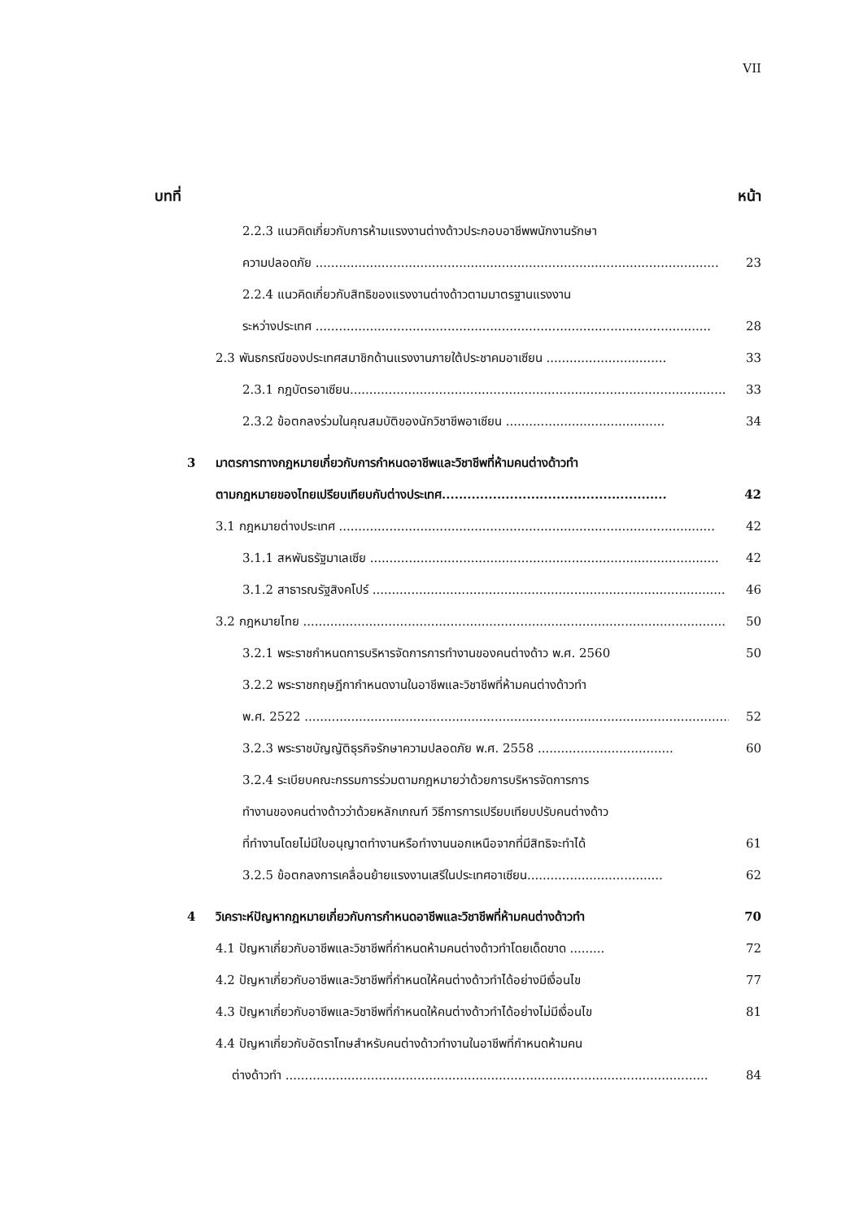VII
บทที่ หน้า
2.2.3 แนวคิดเกี่ยวกับการห้ามแรงงานต่างด้าวประกอบอาชีพพนักงานรักษา
ความปลอดภัย ........................................................................................................ 23
2.2.4 แนวคิดเกี่ยวกับสิทธิของแรงงานต่างด้าวตามมาตรฐานแรงงาน
ระหว่างประเทศ ...................................................................................................... 28
2.3 พันธกรณีของประเทศสมาชิกด้านแรงงานภายใต้ประชาคมอาเซียน ............................... 33
2.3.1 กฎบัตรอาเซียน................................................................................................. 33
2.3.2 ข้อตกลงร่วมในคุณสมบัติของนักวิชาชีพอาเซียน ......................................... 34
3 มาตรการทางกฎหมายเกี่ยวกับการกำหนดอาชีพและวิชาชีพที่ห้ามคนต่างด้าวทำ
ตามกฎหมายของไทยเปรียบเทียบกับต่างประเทศ..................................................... 42
3.1 กฎหมายต่างประเทศ ................................................................................................. 42
3.1.1 สหพันธรัฐมาเลเซีย .......................................................................................... 42
3.1.2 สาธารณรัฐสิงคโปร์ ........................................................................................... 46
3.2 กฎหมายไทย ............................................................................................................. 50
3.2.1 พระราชกำหนดการบริหารจัดการการทำงานของคนต่างด้าว พ.ศ. 2560 50
3.2.2 พระราชกฤษฎีกากำหนดงานในอาชีพและวิชาชีพที่ห้ามคนต่างด้าวทำ
พ.ศ. 2522 .............................................................................................................. 52
3.2.3 พระราชบัญญัติธุรกิจรักษาความปลอดภัย พ.ศ. 2558 ................................... 60
3.2.4 ระเบียบคณะกรรมการร่วมตามกฎหมายว่าด้วยการบริหารจัดการการ
ทำงานของคนต่างด้าวว่าด้วยหลักเกณฑ์ วิธีการการเปรียบเทียบปรับคนต่างด้าว
ที่ทำงานโดยไม่มีใบอนุญาตทำงานหรือทำงานนอกเหนือจากที่มีสิทธิจะทำได้ 61
3.2.5 ข้อตกลงการเคลื่อนย้ายแรงงานเสรีในประเทศอาเซียน................................... 62
4 วิเคราะห์ปัญหากฎหมายเกี่ยวกับการกำหนดอาชีพและวิชาชีพที่ห้ามคนต่างด้าวทำ 70
4.1 ปัญหาเกี่ยวกับอาชีพและวิชาชีพที่กำหนดห้ามคนต่างด้าวทำโดยเด็ดขาด ......... 72
4.2 ปัญหาเกี่ยวกับอาชีพและวิชาชีพที่กำหนดให้คนต่างด้าวทำได้อย่างมีเงื่อนไข 77
4.3 ปัญหาเกี่ยวกับอาชีพและวิชาชีพที่กำหนดให้คนต่างด้าวทำได้อย่างไม่มีเงื่อนไข 81
4.4 ปัญหาเกี่ยวกับอัตราโทษสำหรับคนต่างด้าวทำงานในอาชีพที่กำหนดห้ามคน
ต่างด้าวทำ ............................................................................................................. 84